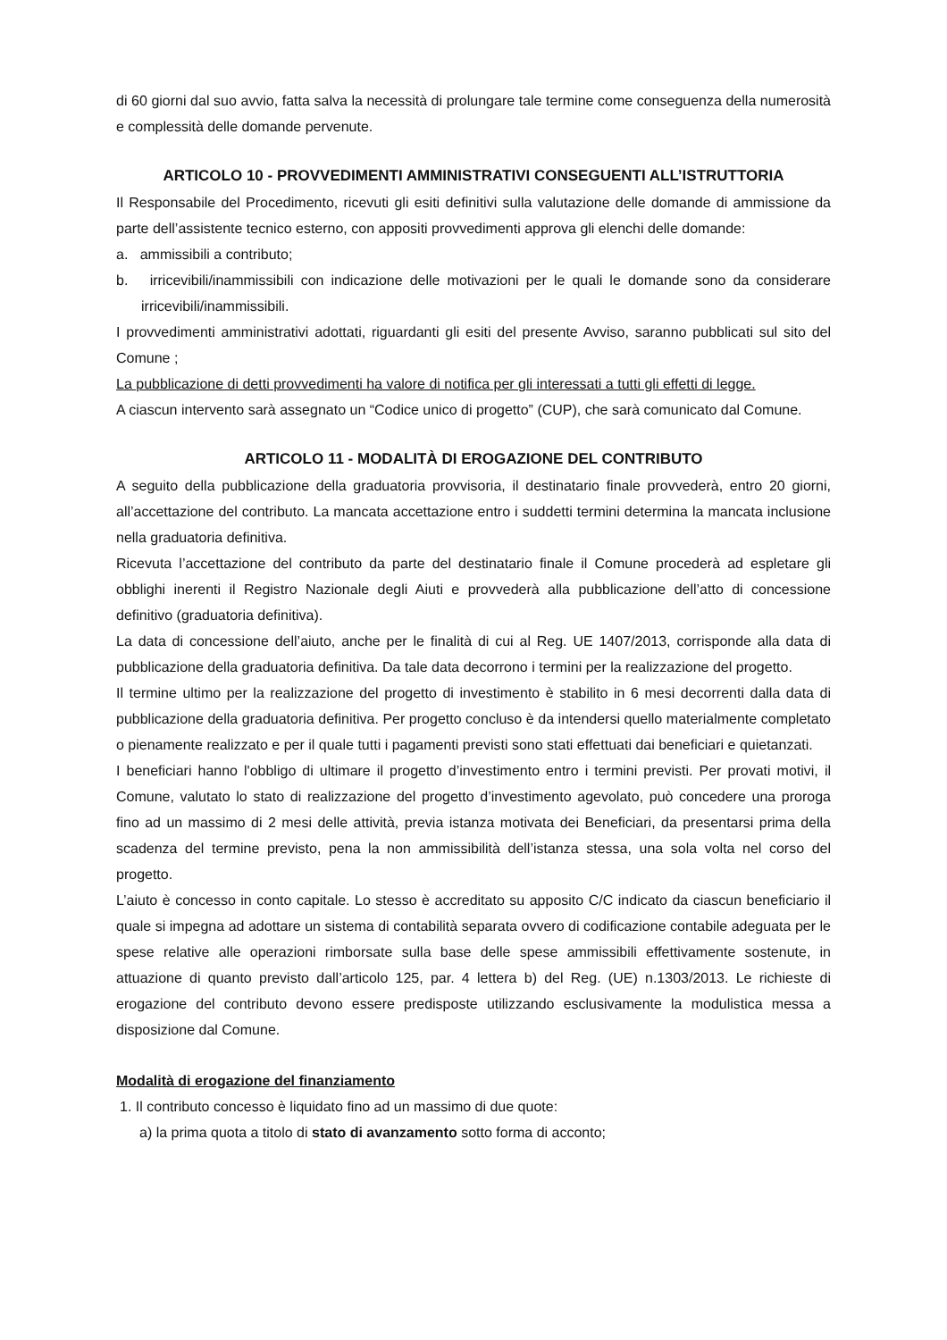di 60 giorni dal suo avvio, fatta salva la necessità di prolungare tale termine come conseguenza della numerosità e complessità delle domande pervenute.
ARTICOLO 10 - PROVVEDIMENTI AMMINISTRATIVI CONSEGUENTI ALL’ISTRUTTORIA
Il Responsabile del Procedimento, ricevuti gli esiti definitivi sulla valutazione delle domande di ammissione da parte dell’assistente tecnico esterno, con appositi provvedimenti approva gli elenchi delle domande:
a. ammissibili a contributo;
b. irricevibili/inammissibili con indicazione delle motivazioni per le quali le domande sono da considerare irricevibili/inammissibili.
I provvedimenti amministrativi adottati, riguardanti gli esiti del presente Avviso, saranno pubblicati sul sito del Comune ;
La pubblicazione di detti provvedimenti ha valore di notifica per gli interessati a tutti gli effetti di legge.
A ciascun intervento sarà assegnato un “Codice unico di progetto” (CUP), che sarà comunicato dal Comune.
ARTICOLO 11 - MODALITÀ DI EROGAZIONE DEL CONTRIBUTO
A seguito della pubblicazione della graduatoria provvisoria, il destinatario finale provvederà, entro 20 giorni, all’accettazione del contributo. La mancata accettazione entro i suddetti termini determina la mancata inclusione nella graduatoria definitiva.
Ricevuta l’accettazione del contributo da parte del destinatario finale il Comune procederà ad espletare gli obblighi inerenti il Registro Nazionale degli Aiuti e provvederà alla pubblicazione dell’atto di concessione definitivo (graduatoria definitiva).
La data di concessione dell’aiuto, anche per le finalità di cui al Reg. UE 1407/2013, corrisponde alla data di pubblicazione della graduatoria definitiva. Da tale data decorrono i termini per la realizzazione del progetto.
Il termine ultimo per la realizzazione del progetto di investimento è stabilito in 6 mesi decorrenti dalla data di pubblicazione della graduatoria definitiva. Per progetto concluso è da intendersi quello materialmente completato o pienamente realizzato e per il quale tutti i pagamenti previsti sono stati effettuati dai beneficiari e quietanzati.
I beneficiari hanno l'obbligo di ultimare il progetto d’investimento entro i termini previsti. Per provati motivi, il Comune, valutato lo stato di realizzazione del progetto d’investimento agevolato, può concedere una proroga fino ad un massimo di 2 mesi delle attività, previa istanza motivata dei Beneficiari, da presentarsi prima della scadenza del termine previsto, pena la non ammissibilità dell’istanza stessa, una sola volta nel corso del progetto.
L’aiuto è concesso in conto capitale. Lo stesso è accreditato su apposito C/C indicato da ciascun beneficiario il quale si impegna ad adottare un sistema di contabilità separata ovvero di codificazione contabile adeguata per le spese relative alle operazioni rimborsate sulla base delle spese ammissibili effettivamente sostenute, in attuazione di quanto previsto dall’articolo 125, par. 4 lettera b) del Reg. (UE) n.1303/2013. Le richieste di erogazione del contributo devono essere predisposte utilizzando esclusivamente la modulistica messa a disposizione dal Comune.
Modalità di erogazione del finanziamento
1. Il contributo concesso è liquidato fino ad un massimo di due quote:
a) la prima quota a titolo di stato di avanzamento sotto forma di acconto;